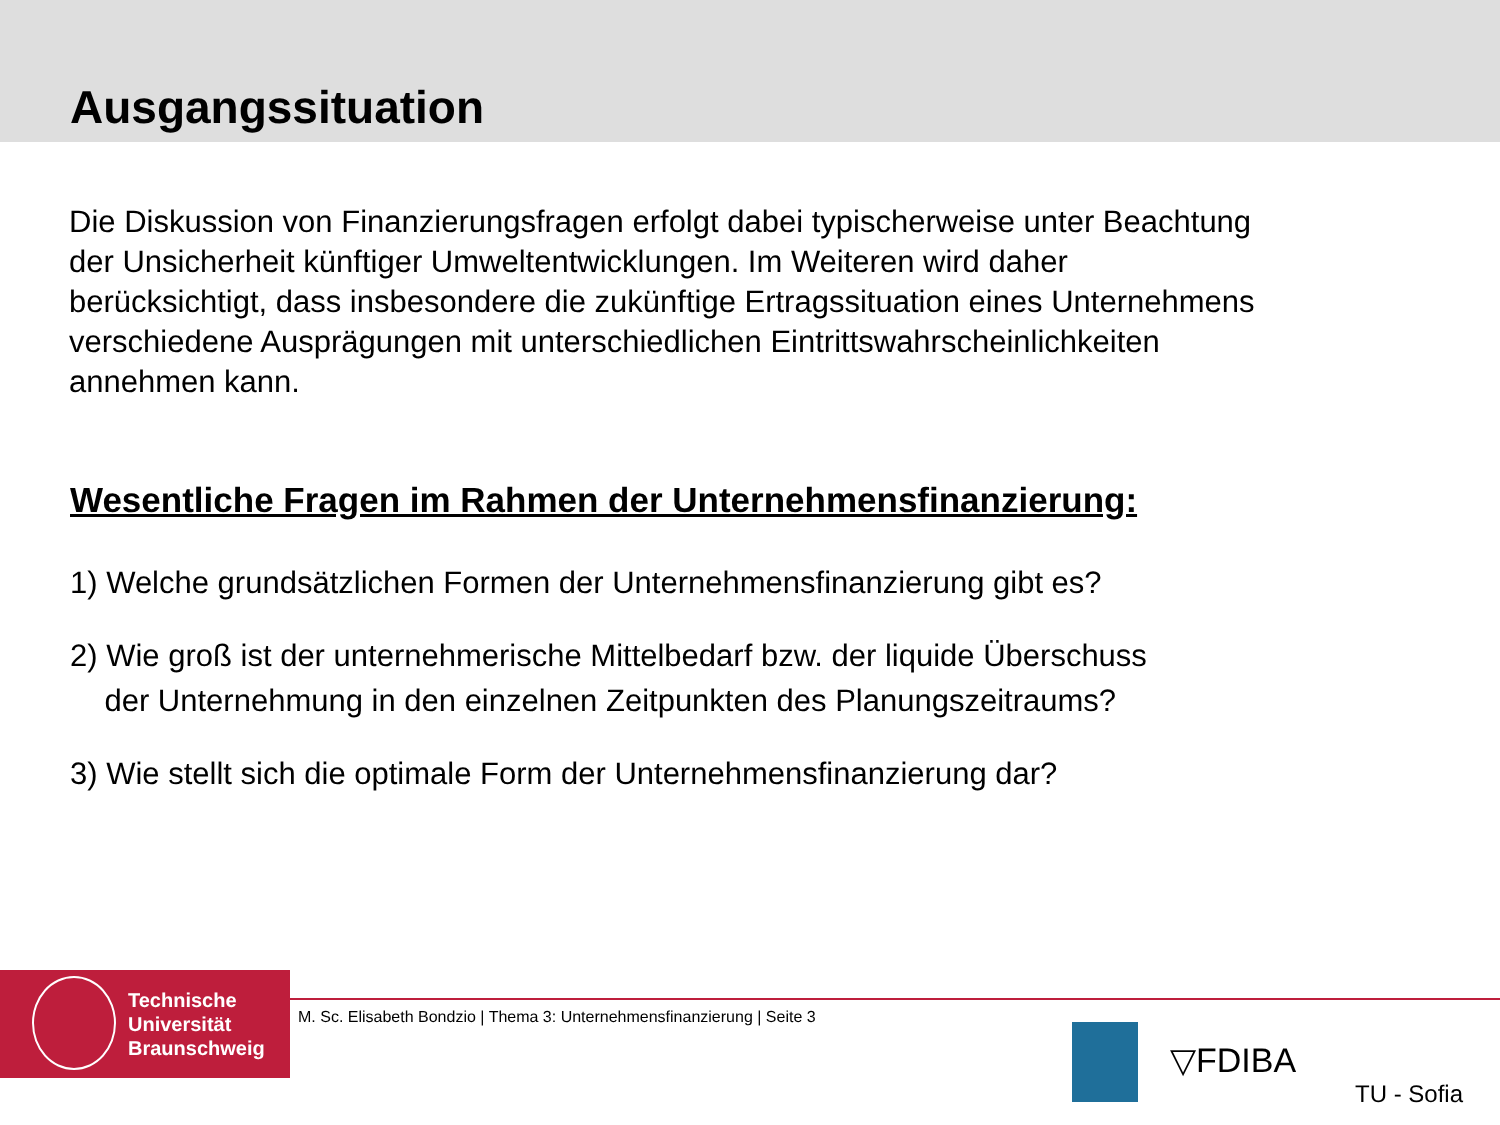Ausgangssituation
Die Diskussion von Finanzierungsfragen erfolgt dabei typischerweise unter Beachtung der Unsicherheit künftiger Umweltentwicklungen. Im Weiteren wird daher berücksichtigt, dass insbesondere die zukünftige Ertragssituation eines Unternehmens verschiedene Ausprägungen mit unterschiedlichen Eintrittswahrscheinlichkeiten annehmen kann.
Wesentliche Fragen im Rahmen der Unternehmensfinanzierung:
1) Welche grundsätzlichen Formen der Unternehmensfinanzierung gibt es?
2) Wie groß ist der unternehmerische Mittelbedarf bzw. der liquide Überschuss
der Unternehmung in den einzelnen Zeitpunkten des Planungszeitraums?
3) Wie stellt sich die optimale Form der Unternehmensfinanzierung dar?
Technische
Universität
Braunschweig
M. Sc. Elisabeth Bondzio | Thema 3: Unternehmensfinanzierung | Seite 3
▽FDIBA
TU - Sofia